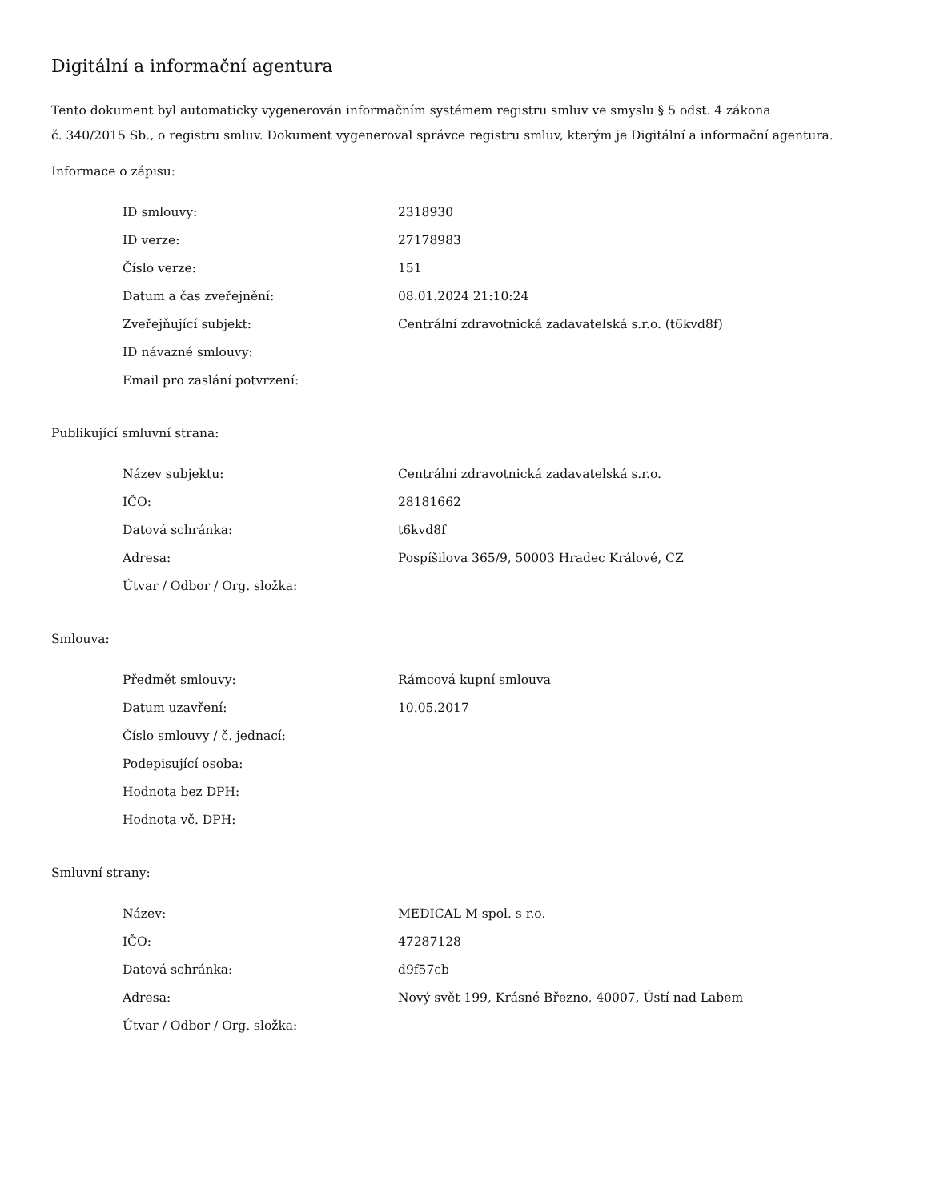Digitální a informační agentura
Tento dokument byl automaticky vygenerován informačním systémem registru smluv ve smyslu § 5 odst. 4 zákona
č. 340/2015 Sb., o registru smluv. Dokument vygeneroval správce registru smluv, kterým je Digitální a informační agentura.
Informace o zápisu:
| ID smlouvy: | 2318930 |
| ID verze: | 27178983 |
| Číslo verze: | 151 |
| Datum a čas zveřejnění: | 08.01.2024 21:10:24 |
| Zveřejňující subjekt: | Centrální zdravotnická zadavatelská s.r.o. (t6kvd8f) |
| ID návazné smlouvy: | |
| Email pro zaslání potvrzení: | |
Publikující smluvní strana:
| Název subjektu: | Centrální zdravotnická zadavatelská s.r.o. |
| IČO: | 28181662 |
| Datová schránka: | t6kvd8f |
| Adresa: | Pospíšilova 365/9, 50003 Hradec Králové, CZ |
| Útvar / Odbor / Org. složka: | |
Smlouva:
| Předmět smlouvy: | Rámcová kupní smlouva |
| Datum uzavření: | 10.05.2017 |
| Číslo smlouvy / č. jednací: | |
| Podepisující osoba: | |
| Hodnota bez DPH: | |
| Hodnota vč. DPH: | |
Smluvní strany:
| Název: | MEDICAL M spol. s r.o. |
| IČO: | 47287128 |
| Datová schránka: | d9f57cb |
| Adresa: | Nový svět 199, Krásné Březno, 40007, Ústí nad Labem |
| Útvar / Odbor / Org. složka: | |